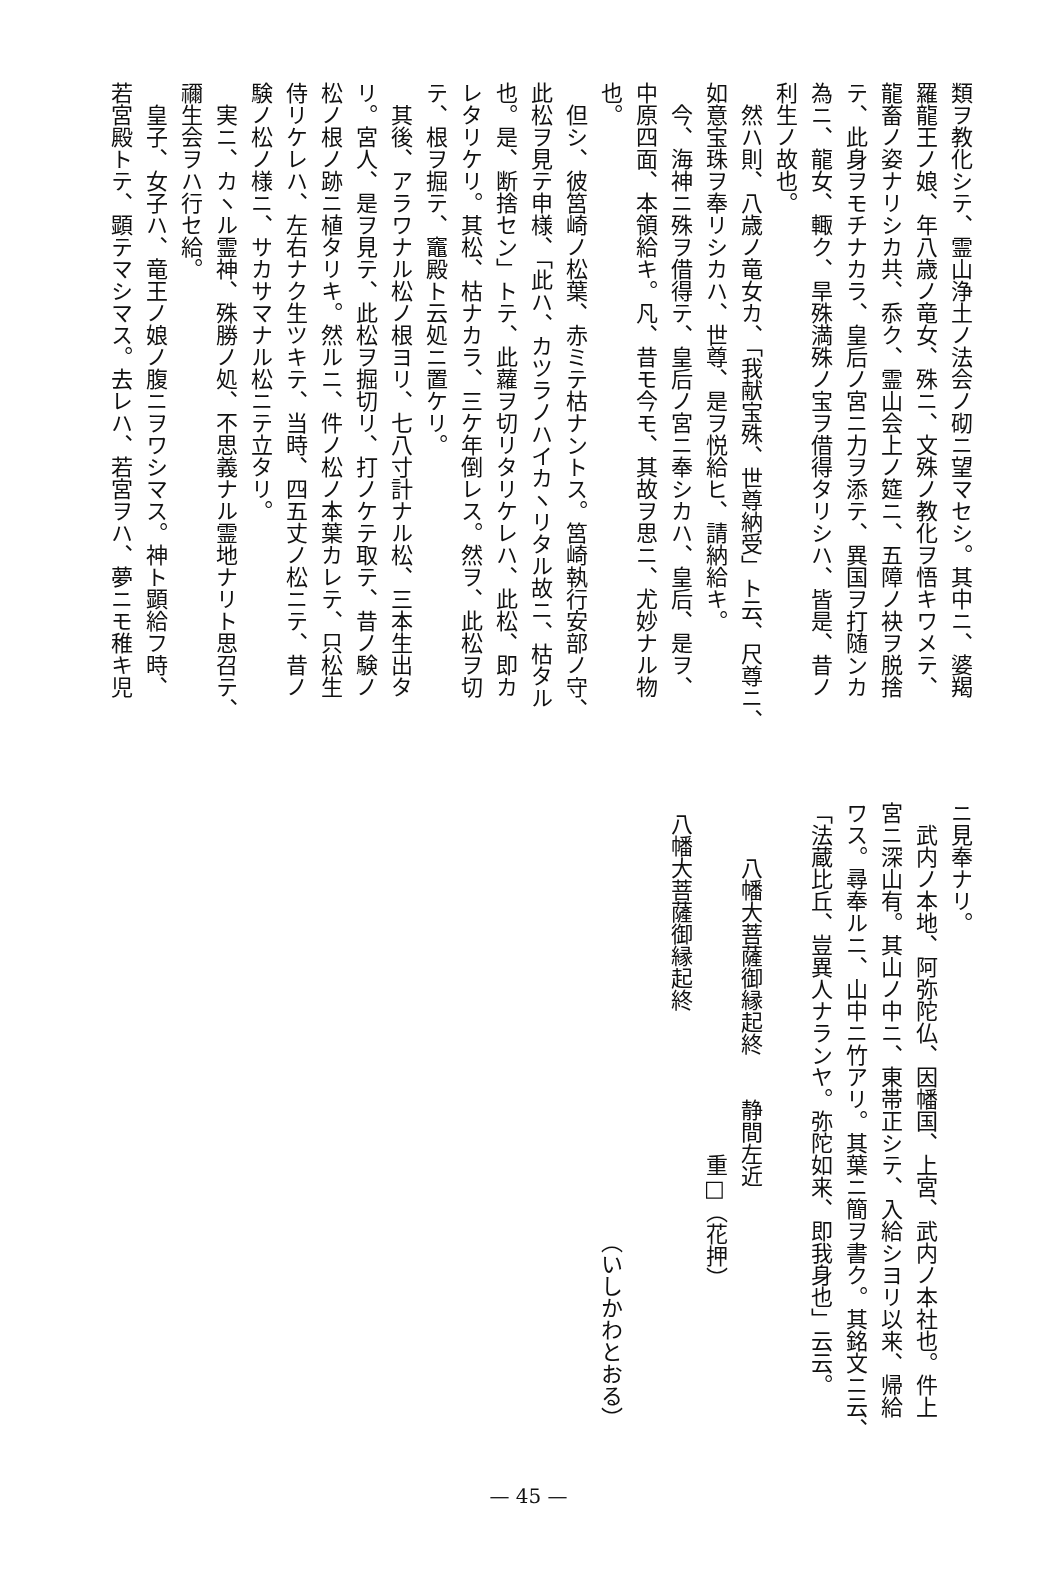類ヲ教化シテ、霊山浄土ノ法会ノ砌ニ望マセシ。其中ニ、婆羯
羅龍王ノ娘、年八歳ノ竜女、殊ニ、文殊ノ教化ヲ悟キワメテ、
龍畜ノ姿ナリシカ共、忝ク、霊山会上ノ筵ニ、五障ノ袂ヲ脱捨
テ、此身ヲモチナカラ、皇后ノ宮ニ力ヲ添テ、異国ヲ打随ンカ
為ニ、龍女、輙ク、旱殊満殊ノ宝ヲ借得タリシハ、皆是、昔ノ
利生ノ故也。
然ハ則、八歳ノ竜女カ、「我献宝殊、世尊納受」ト云、尺尊ニ、
如意宝珠ヲ奉リシカハ、世尊、是ヲ悦給ヒ、請納給キ。
今、海神ニ殊ヲ借得テ、皇后ノ宮ニ奉シカハ、皇后、是ヲ、
中原四面、本領給キ。凡、昔モ今モ、其故ヲ思ニ、尤妙ナル物
也。
但シ、彼筥崎ノ松葉、赤ミテ枯ナントス。筥崎執行安部ノ守、
此松ヲ見テ申様、「此ハ、カツラノハイカヽリタル故ニ、枯タル
也。是、断捨セン」トテ、此蘿ヲ切リタリケレハ、此松、即カ
レタリケリ。其松、枯ナカラ、三ケ年倒レス。然ヲ、此松ヲ切
テ、根ヲ掘テ、竈殿ト云処ニ置ケリ。
其後、アラワナル松ノ根ヨリ、七八寸計ナル松、三本生出タ
リ。宮人、是ヲ見テ、此松ヲ掘切リ、打ノケテ取テ、昔ノ験ノ
松ノ根ノ跡ニ植タリキ。然ルニ、件ノ松ノ本葉カレテ、只松生
侍リケレハ、左右ナク生ツキテ、当時、四五丈ノ松ニテ、昔ノ
験ノ松ノ様ニ、サカサマナル松ニテ立タリ。
実ニ、カヽル霊神、殊勝ノ処、不思義ナル霊地ナリト思召テ、
禰生会ヲハ行セ給。
皇子、女子ハ、竜王ノ娘ノ腹ニヲワシマス。神ト顕給フ時、
若宮殿トテ、顕テマシマス。去レハ、若宮ヲハ、夢ニモ稚キ児
ニ見奉ナリ。
武内ノ本地、阿弥陀仏、因幡国、上宮、武内ノ本社也。件上
宮ニ深山有。其山ノ中ニ、東帯正シテ、入給シヨリ以来、帰給
ワス。尋奉ルニ、山中ニ竹アリ。其葉ニ簡ヲ書ク。其銘文ニ云、
「法蔵比丘、豈異人ナランヤ。弥陀如来、即我身也」云云。
八幡大菩薩御縁起終　　静間左近
重□（花押）
八幡大菩薩御縁起終
（いしかわとおる）
— 45 —